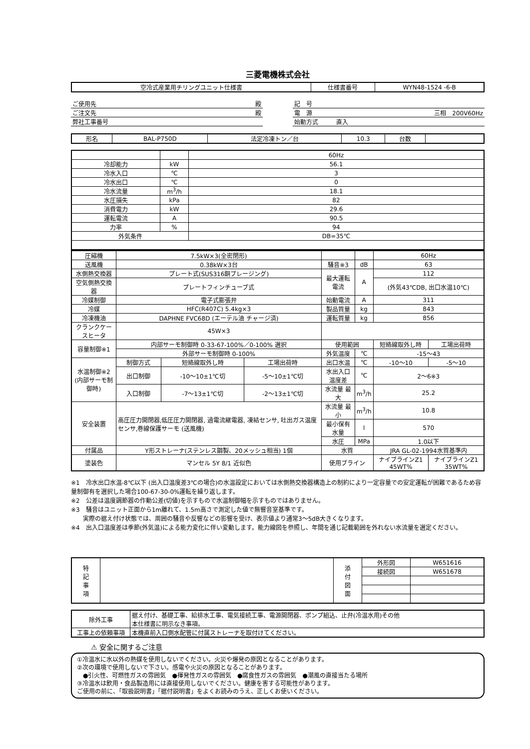三菱電機株式会社
| 空冷式産業用チリングユニット仕様書 | 仕様書番号 | WYN48-1524 -6-B |
| ご使用先 殿 |
| ご注文先 殿 |
| 弊社工事番号 |
| 記 号 |
| 電 源 三相 200V60Hz |
| 始動方式 直入 |
| 形名 | BAL-P750D | 法定冷凍トン／台 | 10.3 | 台数 | |
| | | 60Hz |
| 冷却能力 | kW | 56.1 |
| 冷水入口 | ℃ | 3 |
| 冷水出口 | ℃ | 0 |
| 冷水流量 | m<sup>3</sup>/h | 18.1 |
| 水圧損失 | kPa | 82 |
| 消費電力 | kW | 29.6 |
| 運転電流 | A | 90.5 |
| 力率 | % | 94 |
| 外気条件 | | DB=35℃ |
| 圧縮機 | 7.5kW×3(全密閉形) | | | | | 60Hz | |
| 送風機 | 0.38kW×3台 | | | 騒音※3 | dB | 63 | |
| 水側熱交換器 | プレート式(SUS316銅ブレージング) | | | 最大運転電流 | A | 112 | |
| 空気側熱交換器 | プレートフィンチューブ式 | | | | | (外気43℃DB, 出口水温10℃) | |
| 冷媒制御 | 電子式膨張弁 | | | 始動電流 | A | 311 | |
| 冷媒 | HFC(R407C) 5.4kg×3 | | | 製品質量 | kg | 843 | |
| 冷凍機油 | DAPHNE FVC68D (エーテル油 チャージ済) | | | 運転質量 | kg | 856 | |
| クランクケースヒータ | 45W×3 | | | | | | |
| 容量制御※1 | 内部サーモ制御時 0-33-67-100%／0-100% 選択 | | | 使用範囲 | | 短絡線取外し時 | 工場出荷時 |
| | 外部サーモ制御時 0-100% | | | 外気温度 | ℃ | -15～43 | |
| 水温制御※2 (内部サーモ制御時) | 制御方式 | 短絡線取外し時 | 工場出荷時 | 出口水温 | ℃ | -10～10 | -5～10 |
| | 出口制御 | -10～10±1℃切 | -5～10±1℃切 | 水出入口温度差 | ℃ | 2～6※3 | |
| | 入口制御 | -7～13±1℃切 | -2～13±1℃切 | 水流量 最大 | m<sup>3</sup>/h | 25.2 | |
| 安全装置 | 高圧圧力開閉器,低圧圧力開閉器, 過電流継電器, 凍結センサ, 吐出ガス温度センサ,巻線保護サーモ (送風機) | | | 水流量 最小 | m<sup>3</sup>/h | 10.8 | |
| | | | | 最小保有水量 | l | 570 | |
| | | | | 水圧 | MPa | 1.0以下 | |
| 付属品 | Y形ストレーナ(ステンレス鋼製、20メッシュ相当) 1個 | | | 水質 | | JRA GL-02-1994水質基準内 | |
| 塗装色 | マンセル 5Y 8/1 近似色 | | | 使用ブライン | | ナイブラインZ1 45WT% | ナイブラインZ1 35WT% |
※1　冷水出口水温-8℃以下 (出入口温度差3℃の場合)の水温設定においては水側熱交換器構造上の制約により一定容量での安定運転が困難であるため容量制御有を選択した場合100-67-30-0%運転を繰り返します。
※2　公差は温度調節器の作動公差(切値)を示すもので水温制御幅を示すものではありません。
※3　騒音はユニット正面から1m離れて、1.5m高さで測定した値で無響音室基準です。
　　実際の据え付け状態では、周囲の騒音や反響などの影響を受け、表示値より通常3～5dB大きくなります。
※4　出入口温度差は季節(外気温)による能力変化に伴い変動します。能力線図を参照し、年間を通じ記載範囲を外れない水流量を選定ください。
| 特 記 事 項 | | 添 付 図 面 | 外形図 | W651616 |
| | | | 接続図 | W651678 |
| 除外工事 | 据え付け、基礎工事、給排水工事、電気接続工事、電源開閉器、ポンプ組込、止弁(冷温水用)その他 本仕様書に明示なき事項。 |
| 工事上の依頼事項 | 本機直前入口側水配管に付属ストレーナを取付けてください。 |
⚠ 安全に関するご注意
①冷温水に水以外の熱媒を使用しないでください。火災や爆発の原因となることがあります。
②次の環境で使用しないで下さい。感電や火災の原因となることがあります。
　●引火性、可燃性ガスの雰囲気　●揮発性ガスの雰囲気　●腐食性ガスの雰囲気　●潮風の直接当たる場所
③冷温水は飲用・食品製造用には直接使用しないでください。健康を害する可能性があります。
ご使用の前に、「取扱説明書」「据付説明書」をよくお読みのうえ、正しくお使いください。